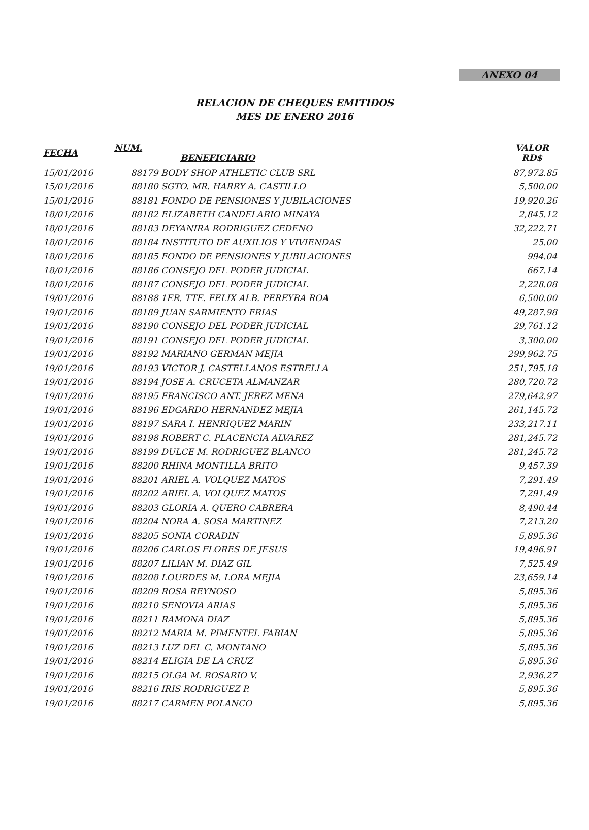ANEXO 04
RELACION DE CHEQUES EMITIDOS
MES DE ENERO 2016
| FECHA | NUM. BENEFICIARIO | | VALOR RD$ |
| --- | --- | --- | --- |
| 15/01/2016 | 88179 BODY SHOP ATHLETIC CLUB SRL | | 87,972.85 |
| 15/01/2016 | 88180 SGTO. MR. HARRY A. CASTILLO | | 5,500.00 |
| 15/01/2016 | 88181 FONDO DE PENSIONES Y JUBILACIONES | | 19,920.26 |
| 18/01/2016 | 88182 ELIZABETH CANDELARIO MINAYA | | 2,845.12 |
| 18/01/2016 | 88183 DEYANIRA RODRIGUEZ CEDENO | | 32,222.71 |
| 18/01/2016 | 88184 INSTITUTO DE AUXILIOS Y VIVIENDAS | | 25.00 |
| 18/01/2016 | 88185 FONDO DE PENSIONES Y JUBILACIONES | | 994.04 |
| 18/01/2016 | 88186 CONSEJO DEL PODER JUDICIAL | | 667.14 |
| 18/01/2016 | 88187 CONSEJO DEL PODER JUDICIAL | | 2,228.08 |
| 19/01/2016 | 88188 1ER. TTE. FELIX ALB. PEREYRA ROA | | 6,500.00 |
| 19/01/2016 | 88189 JUAN SARMIENTO FRIAS | | 49,287.98 |
| 19/01/2016 | 88190 CONSEJO DEL PODER JUDICIAL | | 29,761.12 |
| 19/01/2016 | 88191 CONSEJO DEL PODER JUDICIAL | | 3,300.00 |
| 19/01/2016 | 88192 MARIANO GERMAN MEJIA | | 299,962.75 |
| 19/01/2016 | 88193 VICTOR J. CASTELLANOS ESTRELLA | | 251,795.18 |
| 19/01/2016 | 88194 JOSE A. CRUCETA ALMANZAR | | 280,720.72 |
| 19/01/2016 | 88195 FRANCISCO ANT. JEREZ MENA | | 279,642.97 |
| 19/01/2016 | 88196 EDGARDO HERNANDEZ MEJIA | | 261,145.72 |
| 19/01/2016 | 88197 SARA I. HENRIQUEZ MARIN | | 233,217.11 |
| 19/01/2016 | 88198 ROBERT C. PLACENCIA ALVAREZ | | 281,245.72 |
| 19/01/2016 | 88199 DULCE M. RODRIGUEZ BLANCO | | 281,245.72 |
| 19/01/2016 | 88200 RHINA MONTILLA BRITO | | 9,457.39 |
| 19/01/2016 | 88201 ARIEL A. VOLQUEZ MATOS | | 7,291.49 |
| 19/01/2016 | 88202 ARIEL A. VOLQUEZ MATOS | | 7,291.49 |
| 19/01/2016 | 88203 GLORIA A. QUERO CABRERA | | 8,490.44 |
| 19/01/2016 | 88204 NORA A. SOSA MARTINEZ | | 7,213.20 |
| 19/01/2016 | 88205 SONIA CORADIN | | 5,895.36 |
| 19/01/2016 | 88206 CARLOS FLORES DE JESUS | | 19,496.91 |
| 19/01/2016 | 88207 LILIAN M. DIAZ GIL | | 7,525.49 |
| 19/01/2016 | 88208 LOURDES M. LORA MEJIA | | 23,659.14 |
| 19/01/2016 | 88209 ROSA REYNOSO | | 5,895.36 |
| 19/01/2016 | 88210 SENOVIA ARIAS | | 5,895.36 |
| 19/01/2016 | 88211 RAMONA DIAZ | | 5,895.36 |
| 19/01/2016 | 88212 MARIA M. PIMENTEL FABIAN | | 5,895.36 |
| 19/01/2016 | 88213 LUZ DEL C. MONTANO | | 5,895.36 |
| 19/01/2016 | 88214 ELIGIA DE LA CRUZ | | 5,895.36 |
| 19/01/2016 | 88215 OLGA M. ROSARIO V. | | 2,936.27 |
| 19/01/2016 | 88216 IRIS RODRIGUEZ P. | | 5,895.36 |
| 19/01/2016 | 88217 CARMEN POLANCO | | 5,895.36 |